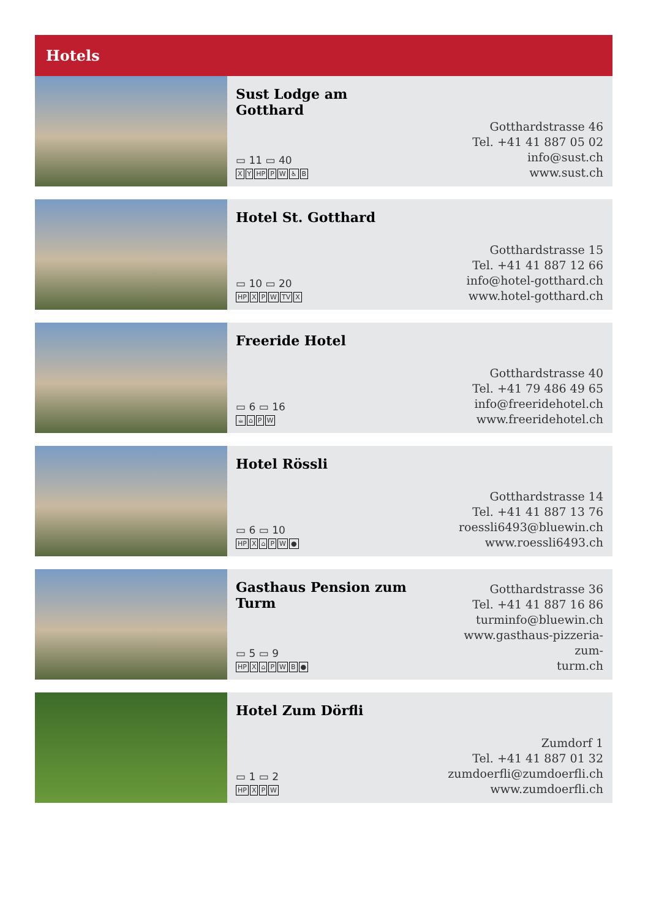Hotels
Sust Lodge am Gotthard
▭ 11 ▭ 40
XY HP PW ♿ B
Gotthardstrasse 46
Tel. +41 41 887 05 02
info@sust.ch
www.sust.ch
Hotel St. Gotthard
▭ 10 ▭ 20
HP XPW TV X
Gotthardstrasse 15
Tel. +41 41 887 12 66
info@hotel-gotthard.ch
www.hotel-gotthard.ch
Freeride Hotel
▭ 6 ▭ 16
☕ ⌂ PW
Gotthardstrasse 40
Tel. +41 79 486 49 65
info@freeridehotel.ch
www.freeridehotel.ch
Hotel Rössli
▭ 6 ▭ 10
HP X ⌂ PW ●
Gotthardstrasse 14
Tel. +41 41 887 13 76
roessli6493@bluewin.ch
www.roessli6493.ch
Gasthaus Pension zum Turm
▭ 5 ▭ 9
HP X ⌂ PWB ●
Gotthardstrasse 36
Tel. +41 41 887 16 86
turminfo@bluewin.ch
www.gasthaus-pizzeria-zum-
turm.ch
Hotel Zum Dörfli
▭ 1 ▭ 2
HP XPW
Zumdorf 1
Tel. +41 41 887 01 32
zumdoerfli@zumdoerfli.ch
www.zumdoerfli.ch